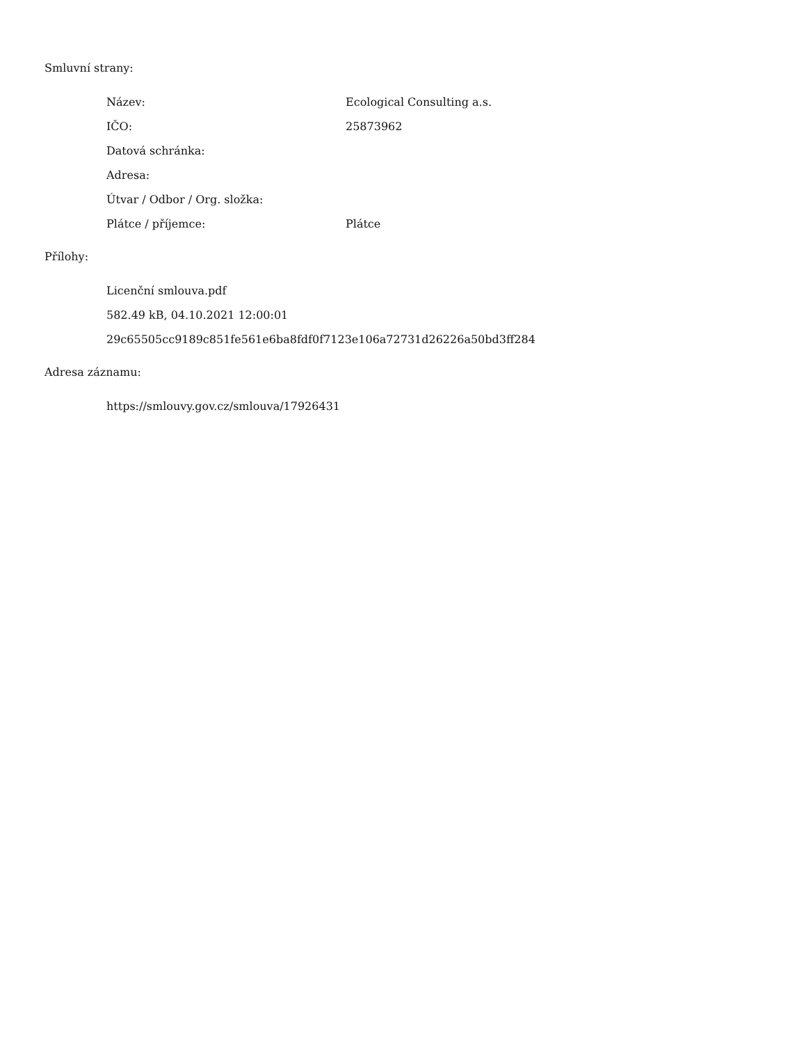Smluvní strany:
| Název: | Ecological Consulting a.s. |
| IČO: | 25873962 |
| Datová schránka: | |
| Adresa: | |
| Útvar / Odbor / Org. složka: | |
| Plátce / příjemce: | Plátce |
Přílohy:
Licenční smlouva.pdf
582.49 kB, 04.10.2021 12:00:01
29c65505cc9189c851fe561e6ba8fdf0f7123e106a72731d26226a50bd3ff284
Adresa záznamu:
https://smlouvy.gov.cz/smlouva/17926431